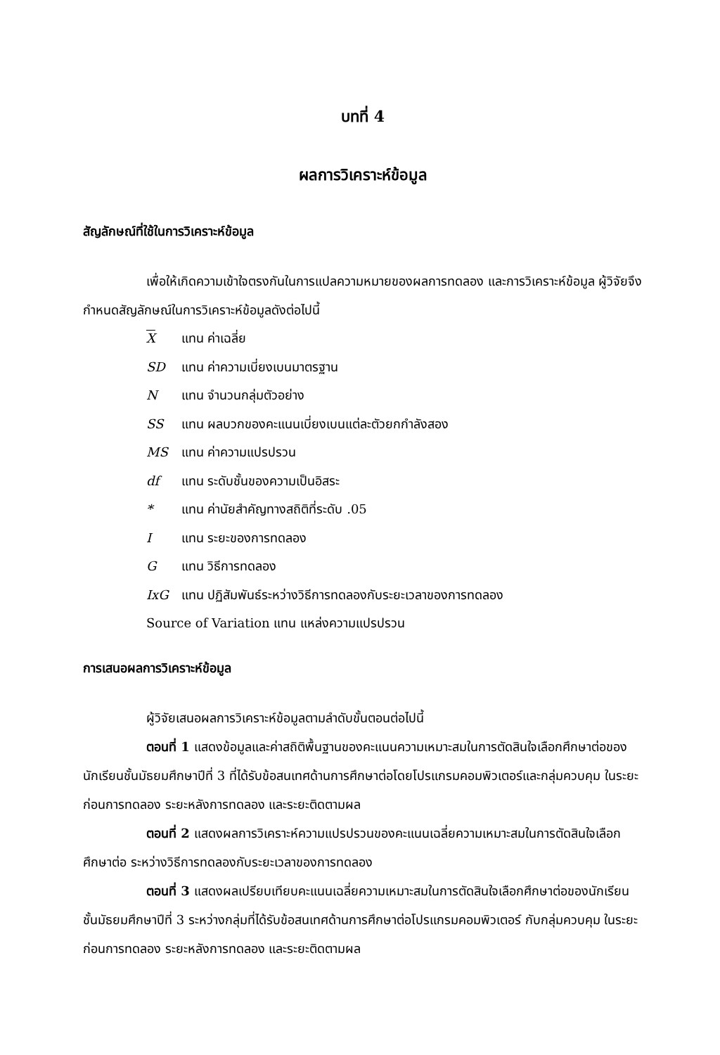บทที่ 4
ผลการวิเคราะห์ข้อมูล
สัญลักษณ์ที่ใช้ในการวิเคราะห์ข้อมูล
เพื่อให้เกิดความเข้าใจตรงกันในการแปลความหมายของผลการทดลอง และการวิเคราะห์ข้อมูล ผู้วิจัยจึงกำหนดสัญลักษณ์ในการวิเคราะห์ข้อมูลดังต่อไปนี้
X แทน ค่าเฉลี่ย
SD แทน ค่าความเบี่ยงเบนมาตรฐาน
N แทน จำนวนกลุ่มตัวอย่าง
SS แทน ผลบวกของคะแนนเบี่ยงเบนแต่ละตัวยกกำลังสอง
MS แทน ค่าความแปรปรวน
df แทน ระดับชั้นของความเป็นอิสระ
* แทน ค่านัยสำคัญทางสถิติที่ระดับ .05
I แทน ระยะของการทดลอง
G แทน วิธีการทดลอง
IxG แทน ปฏิสัมพันธ์ระหว่างวิธีการทดลองกับระยะเวลาของการทดลอง
Source of Variation แทน แหล่งความแปรปรวน
การเสนอผลการวิเคราะห์ข้อมูล
ผู้วิจัยเสนอผลการวิเคราะห์ข้อมูลตามลำดับขั้นตอนต่อไปนี้
ตอนที่ 1 แสดงข้อมูลและค่าสถิติพื้นฐานของคะแนนความเหมาะสมในการตัดสินใจเลือกศึกษาต่อของนักเรียนชั้นมัธยมศึกษาปีที่ 3 ที่ได้รับข้อสนเทศด้านการศึกษาต่อโดยโปรแกรมคอมพิวเตอร์และกลุ่มควบคุม ในระยะก่อนการทดลอง ระยะหลังการทดลอง และระยะติดตามผล
ตอนที่ 2 แสดงผลการวิเคราะห์ความแปรปรวนของคะแนนเฉลี่ยความเหมาะสมในการตัดสินใจเลือกศึกษาต่อ ระหว่างวิธีการทดลองกับระยะเวลาของการทดลอง
ตอนที่ 3 แสดงผลเปรียบเทียบคะแนนเฉลี่ยความเหมาะสมในการตัดสินใจเลือกศึกษาต่อของนักเรียนชั้นมัธยมศึกษาปีที่ 3 ระหว่างกลุ่มที่ได้รับข้อสนเทศด้านการศึกษาต่อโปรแกรมคอมพิวเตอร์ กับกลุ่มควบคุม ในระยะก่อนการทดลอง ระยะหลังการทดลอง และระยะติดตามผล